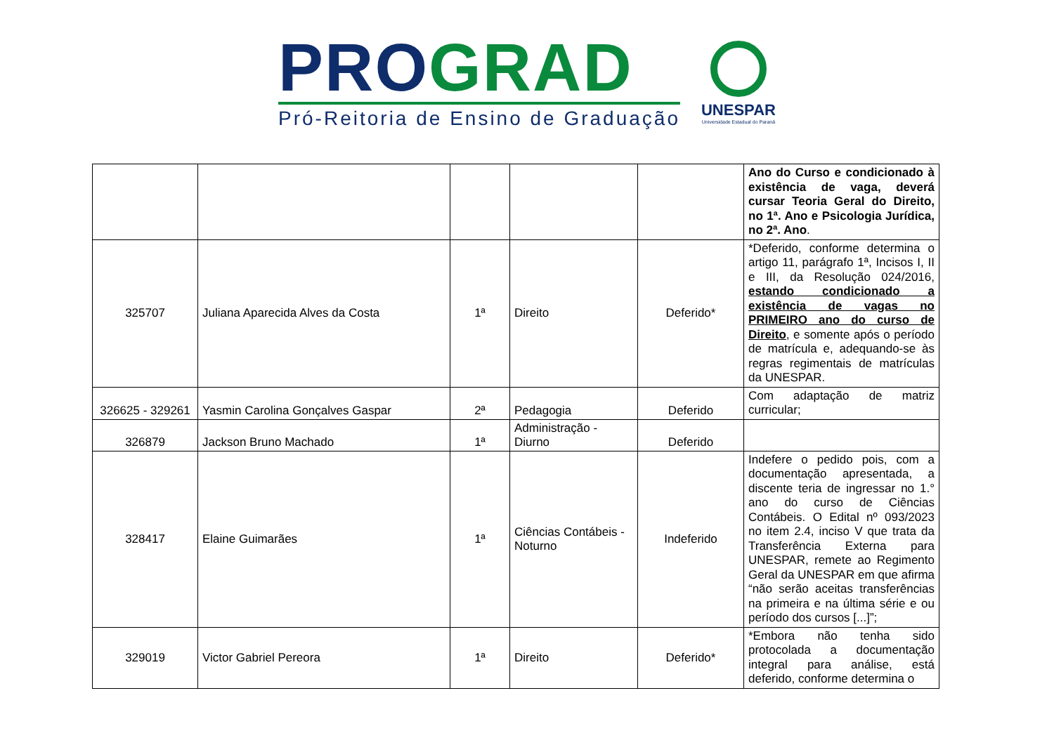PRO GRAD
Pró-Reitoria de Ensino de Graduação
UNESPAR
Universidade Estadual do Paraná
| | | | | | Ano do Curso e condicionado à existência de vaga, deverá cursar Teoria Geral do Direito, no 1ª. Ano e Psicologia Jurídica, no 2ª. Ano . |
| 325707 | Juliana Aparecida Alves da Costa | 1ª | Direito | Deferido* | *Deferido, conforme determina o artigo 11, parágrafo 1ª, Incisos I, II e III, da Resolução 024/2016, estando condicionado a existência de vagas no PRIMEIRO ano do curso de Direito , e somente após o período de matrícula e, adequando-se às regras regimentais de matrículas da UNESPAR. |
| 326625 - 329261 | Yasmin Carolina Gonçalves Gaspar | 2ª | Pedagogia | Deferido | Com adaptação de matriz curricular; |
| 326879 | Jackson Bruno Machado | 1ª | Administração - Diurno | Deferido | |
| 328417 | Elaine Guimarães | 1ª | Ciências Contábeis - Noturno | Indeferido | Indefere o pedido pois, com a documentação apresentada, a discente teria de ingressar no 1.° ano do curso de Ciências Contábeis. O Edital nº 093/2023 no item 2.4, inciso V que trata da Transferência Externa para UNESPAR, remete ao Regimento Geral da UNESPAR em que afirma “não serão aceitas transferências na primeira e na última série e ou período dos cursos [...]”; |
| 329019 | Victor Gabriel Pereora | 1ª | Direito | Deferido* | *Embora não tenha sido protocolada a documentação integral para análise, está deferido, conforme determina o |